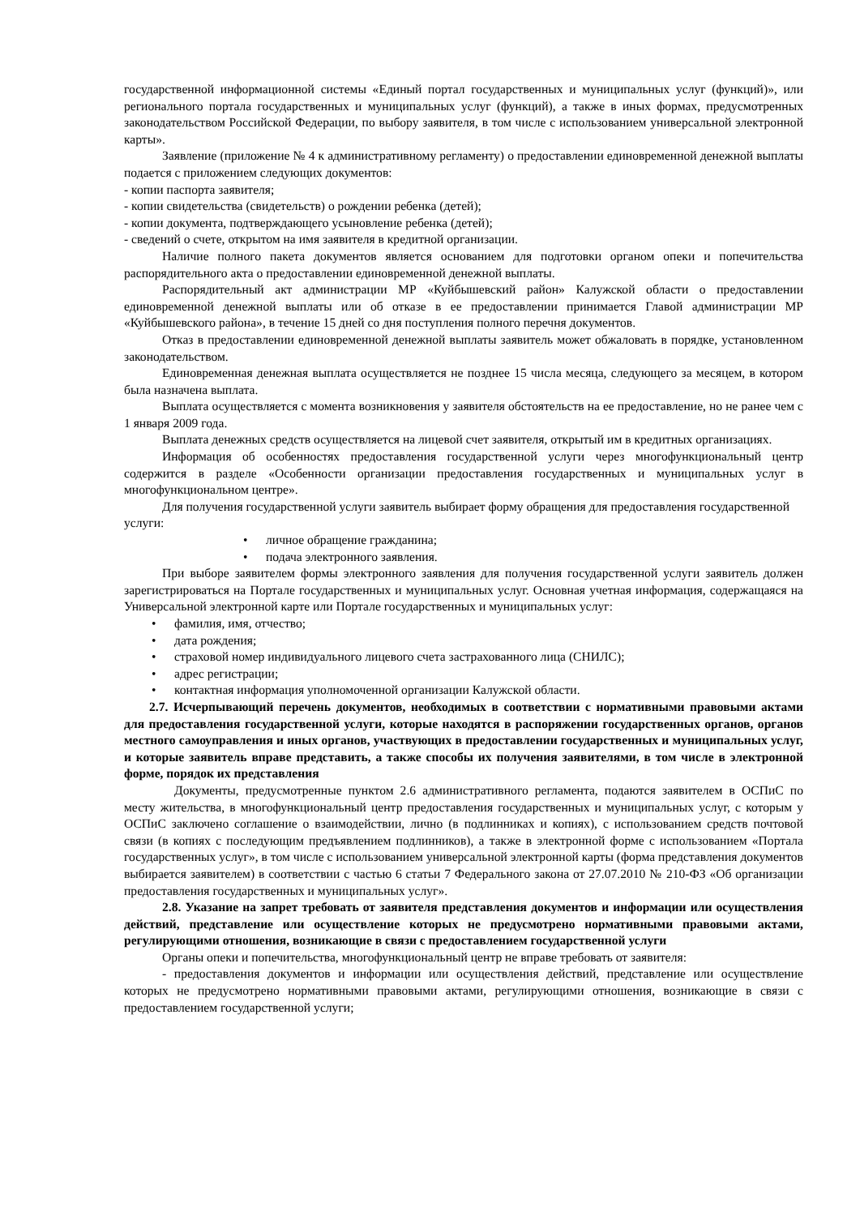государственной информационной системы «Единый портал государственных и муниципальных услуг (функций)», или регионального портала государственных и муниципальных услуг (функций), а также в иных формах, предусмотренных законодательством Российской Федерации, по выбору заявителя, в том числе с использованием универсальной электронной карты».
Заявление (приложение № 4 к административному регламенту) о предоставлении единовременной денежной выплаты подается с приложением следующих документов:
- копии паспорта заявителя;
- копии свидетельства (свидетельств) о рождении ребенка (детей);
- копии документа, подтверждающего усыновление ребенка (детей);
- сведений о счете, открытом на имя заявителя в кредитной организации.
Наличие полного пакета документов является основанием для подготовки органом опеки и попечительства распорядительного акта о предоставлении единовременной денежной выплаты.
Распорядительный акт администрации МР «Куйбышевский район» Калужской области о предоставлении единовременной денежной выплаты или об отказе в ее предоставлении принимается Главой администрации МР «Куйбышевского района», в течение 15 дней со дня поступления полного перечня документов.
Отказ в предоставлении единовременной денежной выплаты заявитель может обжаловать в порядке, установленном законодательством.
Единовременная денежная выплата осуществляется не позднее 15 числа месяца, следующего за месяцем, в котором была назначена выплата.
Выплата осуществляется с момента возникновения у заявителя обстоятельств на ее предоставление, но не ранее чем с 1 января 2009 года.
Выплата денежных средств осуществляется на лицевой счет заявителя, открытый им в кредитных организациях.
Информация об особенностях предоставления государственной услуги через многофункциональный центр содержится в разделе «Особенности организации предоставления государственных и муниципальных услуг в многофункциональном центре».
Для получения государственной услуги заявитель выбирает форму обращения для предоставления государственной услуги:
• личное обращение гражданина;
• подача электронного заявления.
При выборе заявителем формы электронного заявления для получения государственной услуги заявитель должен зарегистрироваться на Портале государственных и муниципальных услуг. Основная учетная информация, содержащаяся на Универсальной электронной карте или Портале государственных и муниципальных услуг:
• фамилия, имя, отчество;
• дата рождения;
• страховой номер индивидуального лицевого счета застрахованного лица (СНИЛС);
• адрес регистрации;
• контактная информация уполномоченной организации Калужской области.
2.7. Исчерпывающий перечень документов, необходимых в соответствии с нормативными правовыми актами для предоставления государственной услуги, которые находятся в распоряжении государственных органов, органов местного самоуправления и иных органов, участвующих в предоставлении государственных и муниципальных услуг, и которые заявитель вправе представить, а также способы их получения заявителями, в том числе в электронной форме, порядок их представления
Документы, предусмотренные пунктом 2.6 административного регламента, подаются заявителем в ОСПиС по месту жительства, в многофункциональный центр предоставления государственных и муниципальных услуг, с которым у ОСПиС заключено соглашение о взаимодействии, лично (в подлинниках и копиях), с использованием средств почтовой связи (в копиях с последующим предъявлением подлинников), а также в электронной форме с использованием «Портала государственных услуг», в том числе с использованием универсальной электронной карты (форма представления документов выбирается заявителем) в соответствии с частью 6 статьи 7 Федерального закона от 27.07.2010 № 210-ФЗ «Об организации предоставления государственных и муниципальных услуг».
2.8. Указание на запрет требовать от заявителя представления документов и информации или осуществления действий, представление или осуществление которых не предусмотрено нормативными правовыми актами, регулирующими отношения, возникающие в связи с предоставлением государственной услуги
Органы опеки и попечительства, многофункциональный центр не вправе требовать от заявителя:
- предоставления документов и информации или осуществления действий, представление или осуществление которых не предусмотрено нормативными правовыми актами, регулирующими отношения, возникающие в связи с предоставлением государственной услуги;